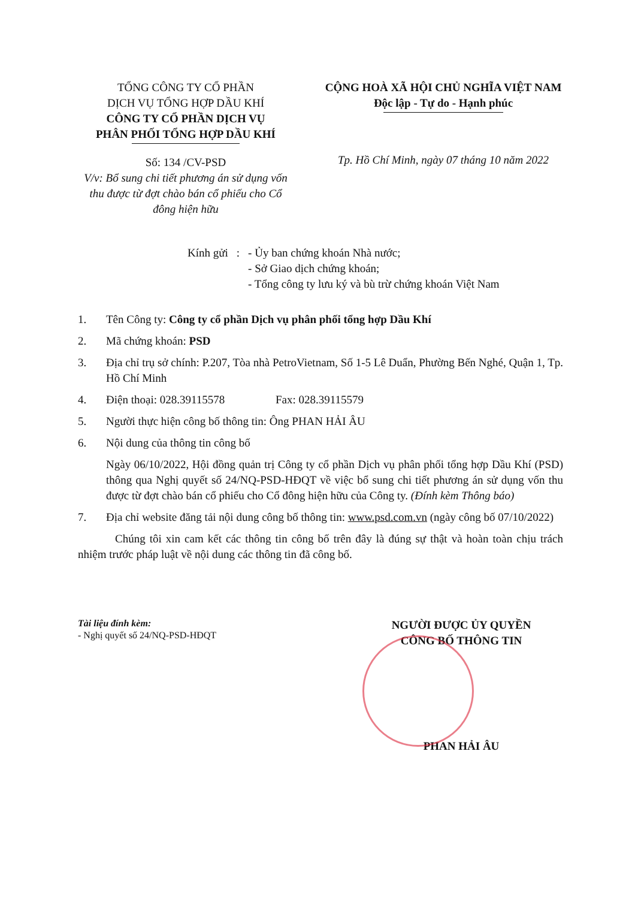TỔNG CÔNG TY CỔ PHẦN
DỊCH VỤ TỔNG HỢP DẦU KHÍ
CÔNG TY CỔ PHẦN DỊCH VỤ
PHÂN PHỐI TỔNG HỢP DẦU KHÍ
Số: 134 /CV-PSD
V/v: Bổ sung chi tiết phương án sử dụng vốn thu được từ đợt chào bán cổ phiếu cho Cổ đông hiện hữu
CỘNG HOÀ XÃ HỘI CHỦ NGHĨA VIỆT NAM
Độc lập - Tự do - Hạnh phúc
Tp. Hồ Chí Minh, ngày 07 tháng 10 năm 2022
| Kính gửi | : | - Ủy ban chứng khoán Nhà nước; - Sở Giao dịch chứng khoán; - Tổng công ty lưu ký và bù trừ chứng khoán Việt Nam |
1. Tên Công ty: Công ty cổ phần Dịch vụ phân phối tổng hợp Dầu Khí
2. Mã chứng khoán: PSD
3. Địa chỉ trụ sở chính: P.207, Tòa nhà PetroVietnam, Số 1-5 Lê Duẩn, Phường Bến Nghé, Quận 1, Tp. Hồ Chí Minh
4. Điện thoại: 028.39115578 Fax: 028.39115579
5. Người thực hiện công bố thông tin: Ông PHAN HẢI ÂU
6. Nội dung của thông tin công bố
Ngày 06/10/2022, Hội đồng quản trị Công ty cổ phần Dịch vụ phân phối tổng hợp Dầu Khí (PSD) thông qua Nghị quyết số 24/NQ-PSD-HĐQT về việc bổ sung chi tiết phương án sử dụng vốn thu được từ đợt chào bán cổ phiếu cho Cổ đông hiện hữu của Công ty. (Đính kèm Thông báo)
7. Địa chỉ website đăng tải nội dung công bố thông tin: www.psd.com.vn (ngày công bố 07/10/2022)
Chúng tôi xin cam kết các thông tin công bố trên đây là đúng sự thật và hoàn toàn chịu trách nhiệm trước pháp luật về nội dung các thông tin đã công bố.
Tài liệu đính kèm:
- Nghị quyết số 24/NQ-PSD-HĐQT
NGƯỜI ĐƯỢC ỦY QUYỀN
CÔNG BỐ THÔNG TIN
PHAN HẢI ÂU